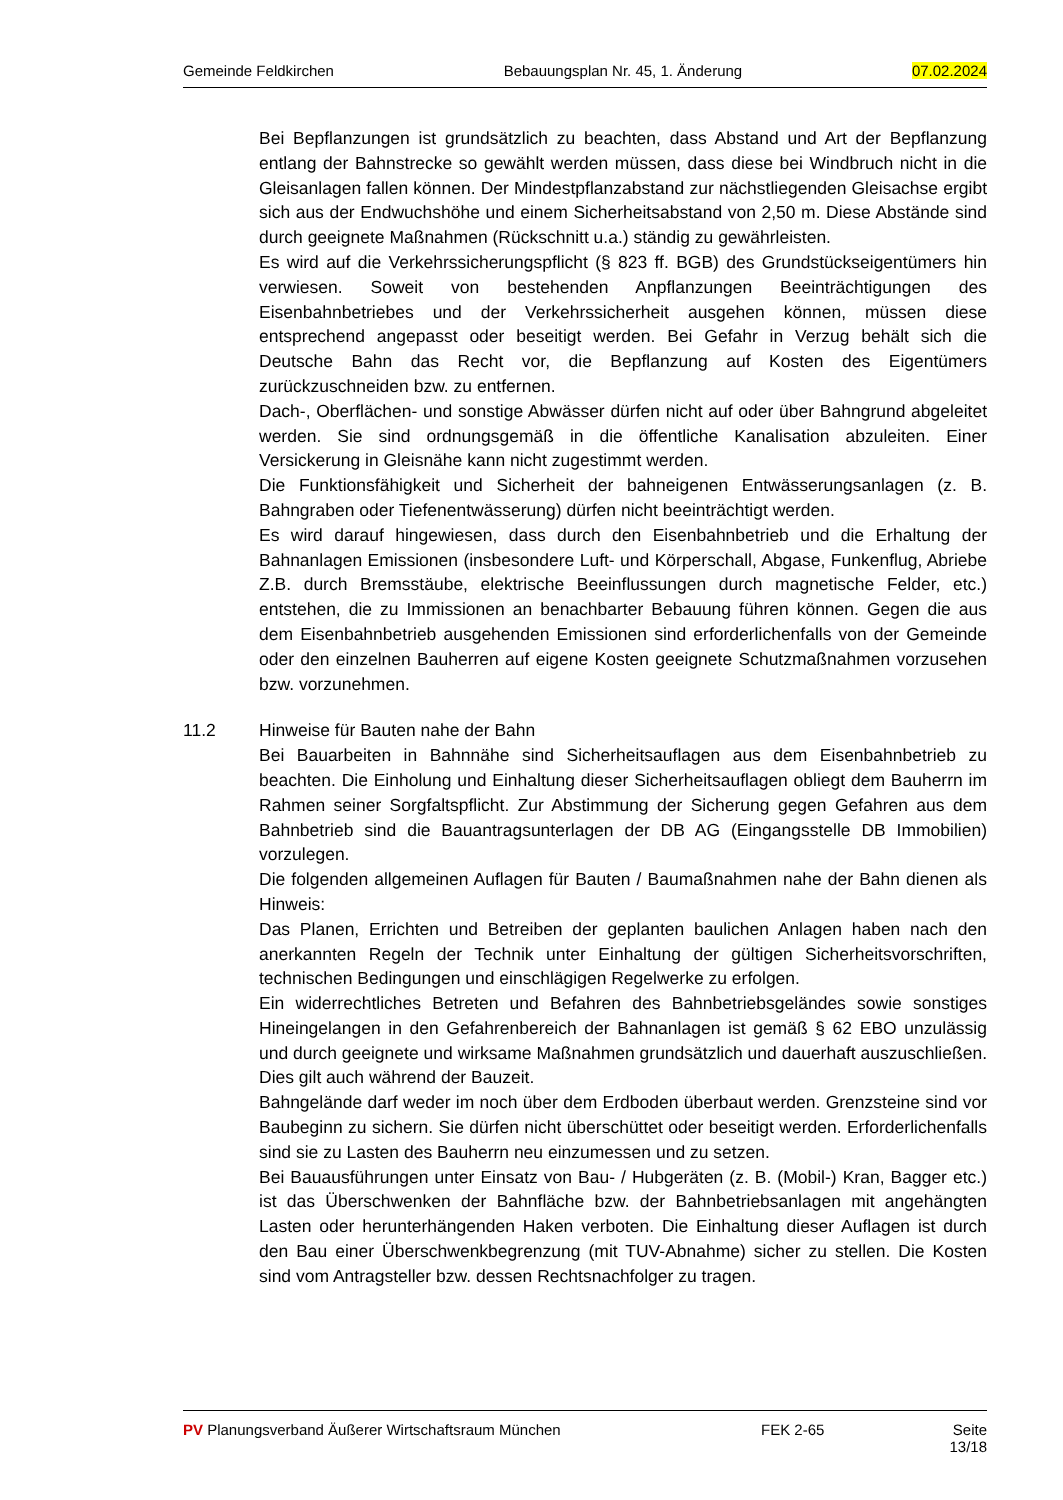Gemeinde Feldkirchen Bebauungsplan Nr. 45, 1. Änderung 07.02.2024
Bei Bepflanzungen ist grundsätzlich zu beachten, dass Abstand und Art der Bepflanzung entlang der Bahnstrecke so gewählt werden müssen, dass diese bei Windbruch nicht in die Gleisanlagen fallen können. Der Mindestpflanzabstand zur nächstliegenden Gleisachse ergibt sich aus der Endwuchshöhe und einem Sicherheitsabstand von 2,50 m. Diese Abstände sind durch geeignete Maßnahmen (Rückschnitt u.a.) ständig zu gewährleisten.
Es wird auf die Verkehrssicherungspflicht (§ 823 ff. BGB) des Grundstückseigentümers hin verwiesen. Soweit von bestehenden Anpflanzungen Beeinträchtigungen des Eisenbahnbetriebes und der Verkehrssicherheit ausgehen können, müssen diese entsprechend angepasst oder beseitigt werden. Bei Gefahr in Verzug behält sich die Deutsche Bahn das Recht vor, die Bepflanzung auf Kosten des Eigentümers zurückzuschneiden bzw. zu entfernen.
Dach-, Oberflächen- und sonstige Abwässer dürfen nicht auf oder über Bahngrund abgeleitet werden. Sie sind ordnungsgemäß in die öffentliche Kanalisation abzuleiten. Einer Versickerung in Gleisnähe kann nicht zugestimmt werden.
Die Funktionsfähigkeit und Sicherheit der bahneigenen Entwässerungsanlagen (z. B. Bahngraben oder Tiefenentwässerung) dürfen nicht beeinträchtigt werden.
Es wird darauf hingewiesen, dass durch den Eisenbahnbetrieb und die Erhaltung der Bahnanlagen Emissionen (insbesondere Luft- und Körperschall, Abgase, Funkenflug, Abriebe Z.B. durch Bremsstäube, elektrische Beeinflussungen durch magnetische Felder, etc.) entstehen, die zu Immissionen an benachbarter Bebauung führen können. Gegen die aus dem Eisenbahnbetrieb ausgehenden Emissionen sind erforderlichenfalls von der Gemeinde oder den einzelnen Bauherren auf eigene Kosten geeignete Schutzmaßnahmen vorzusehen bzw. vorzunehmen.
11.2 Hinweise für Bauten nahe der Bahn
Bei Bauarbeiten in Bahnnähe sind Sicherheitsauflagen aus dem Eisenbahnbetrieb zu beachten. Die Einholung und Einhaltung dieser Sicherheitsauflagen obliegt dem Bauherrn im Rahmen seiner Sorgfaltspflicht. Zur Abstimmung der Sicherung gegen Gefahren aus dem Bahnbetrieb sind die Bauantragsunterlagen der DB AG (Eingangsstelle DB Immobilien) vorzulegen.
Die folgenden allgemeinen Auflagen für Bauten / Baumaßnahmen nahe der Bahn dienen als Hinweis:
Das Planen, Errichten und Betreiben der geplanten baulichen Anlagen haben nach den anerkannten Regeln der Technik unter Einhaltung der gültigen Sicherheitsvorschriften, technischen Bedingungen und einschlägigen Regelwerke zu erfolgen.
Ein widerrechtliches Betreten und Befahren des Bahnbetriebsgeländes sowie sonstiges Hineingelangen in den Gefahrenbereich der Bahnanlagen ist gemäß § 62 EBO unzulässig und durch geeignete und wirksame Maßnahmen grundsätzlich und dauerhaft auszuschließen. Dies gilt auch während der Bauzeit.
Bahngelände darf weder im noch über dem Erdboden überbaut werden. Grenzsteine sind vor Baubeginn zu sichern. Sie dürfen nicht überschüttet oder beseitigt werden. Erforderlichenfalls sind sie zu Lasten des Bauherrn neu einzumessen und zu setzen.
Bei Bauausführungen unter Einsatz von Bau- / Hubgeräten (z. B. (Mobil-) Kran, Bagger etc.) ist das Überschwenken der Bahnfläche bzw. der Bahnbetriebsanlagen mit angehängten Lasten oder herunterhängenden Haken verboten. Die Einhaltung dieser Auflagen ist durch den Bau einer Überschwenkbegrenzung (mit TUV-Abnahme) sicher zu stellen. Die Kosten sind vom Antragsteller bzw. dessen Rechtsnachfolger zu tragen.
PV Planungsverband Äußerer Wirtschaftsraum München FEK 2-65 Seite 13/18